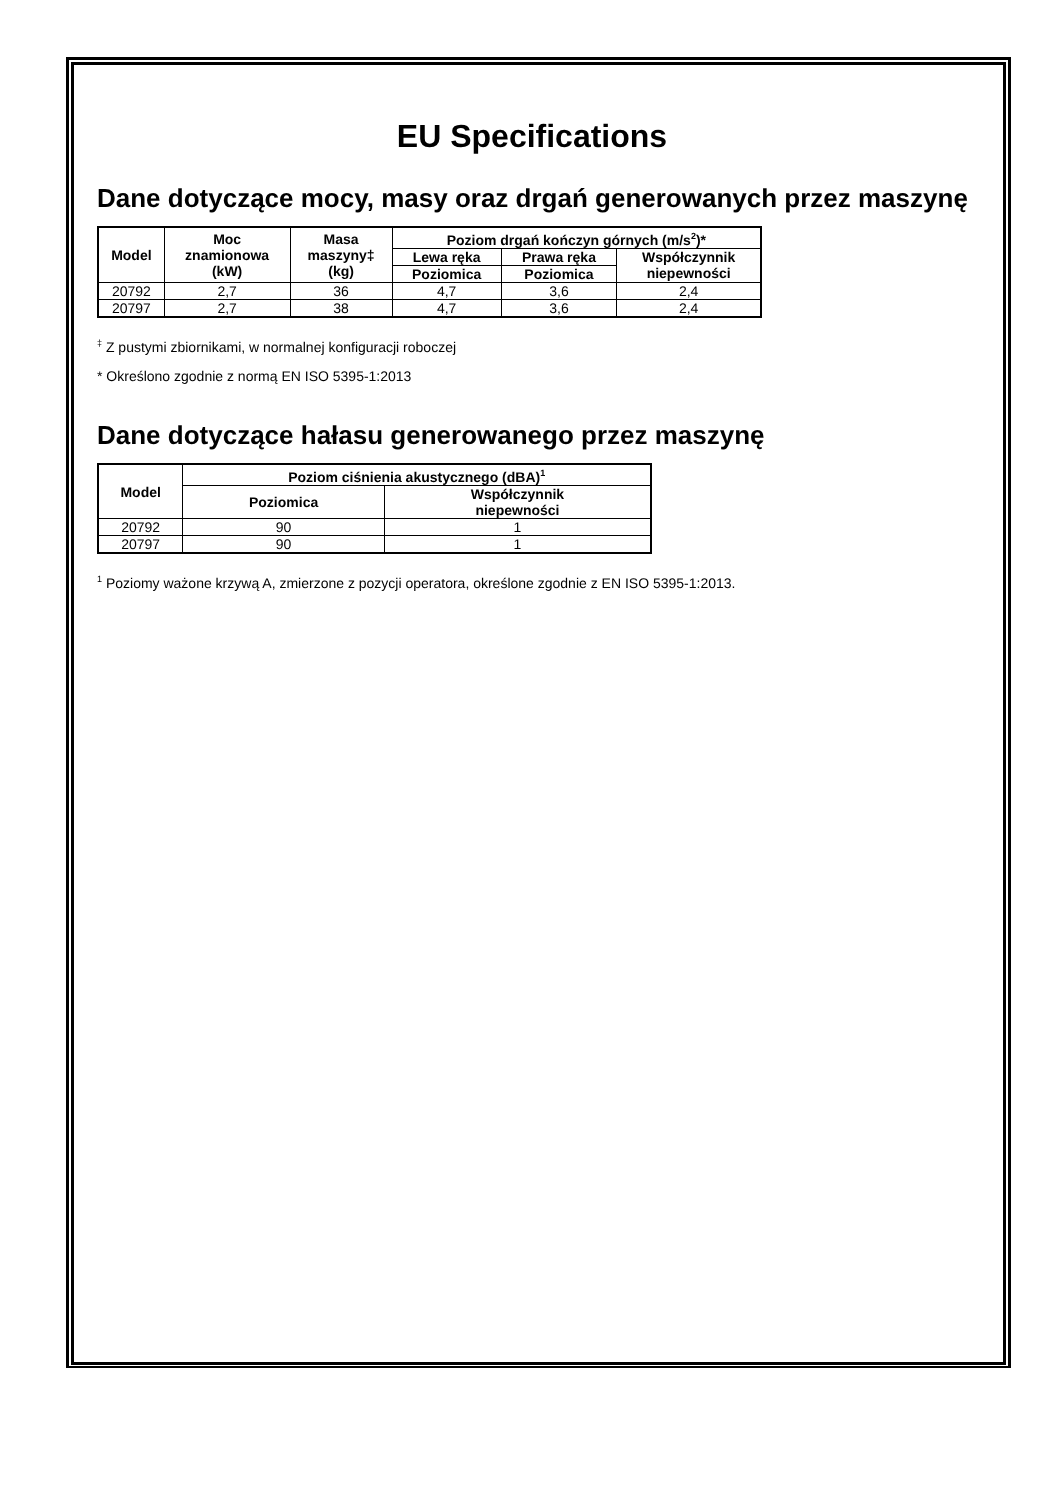EU Specifications
Dane dotyczące mocy, masy oraz drgań generowanych przez maszynę
| Model | Moc znamionowa (kW) | Masa maszyny‡ (kg) | Poziom drgań kończyn górnych (m/s<sup>2</sup>)* | | |
| --- | --- | --- | --- | --- | --- |
| | | | Lewa ręka | Prawa ręka | Współczynnik niepewności |
| | | | Poziomica | Poziomica | |
| 20792 | 2,7 | 36 | 4,7 | 3,6 | 2,4 |
| 20797 | 2,7 | 38 | 4,7 | 3,6 | 2,4 |
<sup>‡</sup> Z pustymi zbiornikami, w normalnej konfiguracji roboczej
* Określono zgodnie z normą EN ISO 5395-1:2013
Dane dotyczące hałasu generowanego przez maszynę
| Model | Poziom ciśnienia akustycznego (dBA)<sup>1</sup> | |
| --- | --- | --- |
| | Poziomica | Współczynnik niepewności |
| 20792 | 90 | 1 |
| 20797 | 90 | 1 |
<sup>1</sup> Poziomy ważone krzywą A, zmierzone z pozycji operatora, określone zgodnie z EN ISO 5395-1:2013.